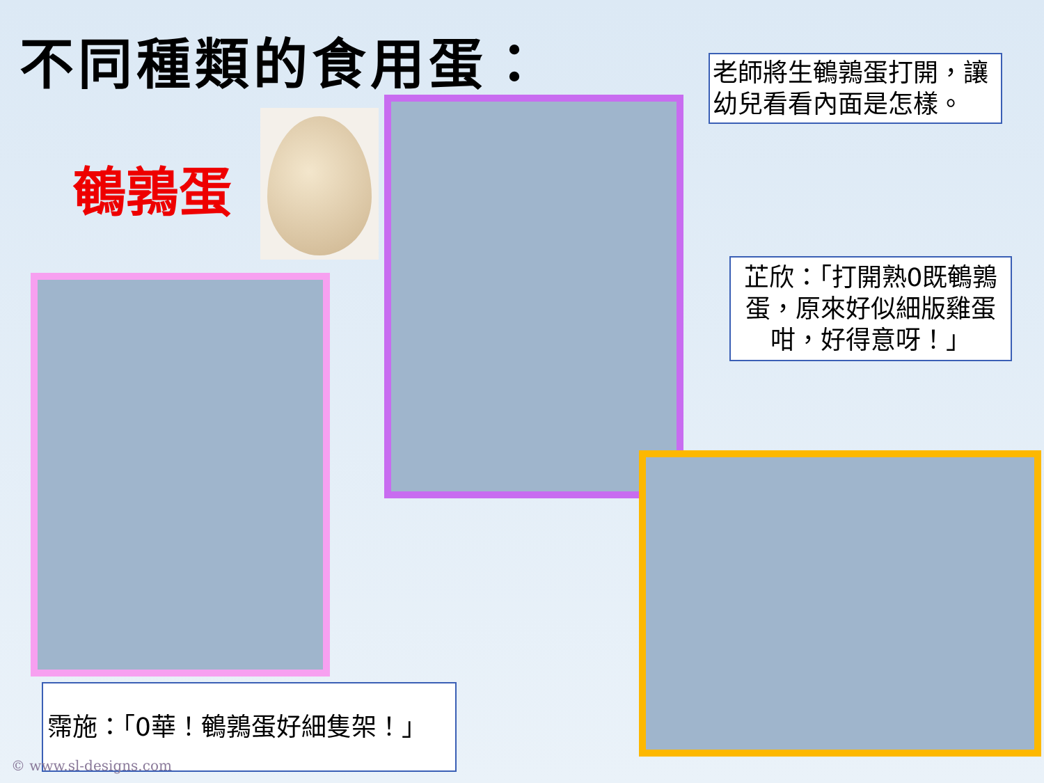不同種類的食用蛋：
鵪鶉蛋
老師將生鵪鶉蛋打開，讓幼兒看看內面是怎樣。
芷欣：「打開熟0既鵪鶉蛋，原來好似細版雞蛋咁，好得意呀！」
霈施：「0華！鵪鶉蛋好細隻架！」
© www.sl-designs.com